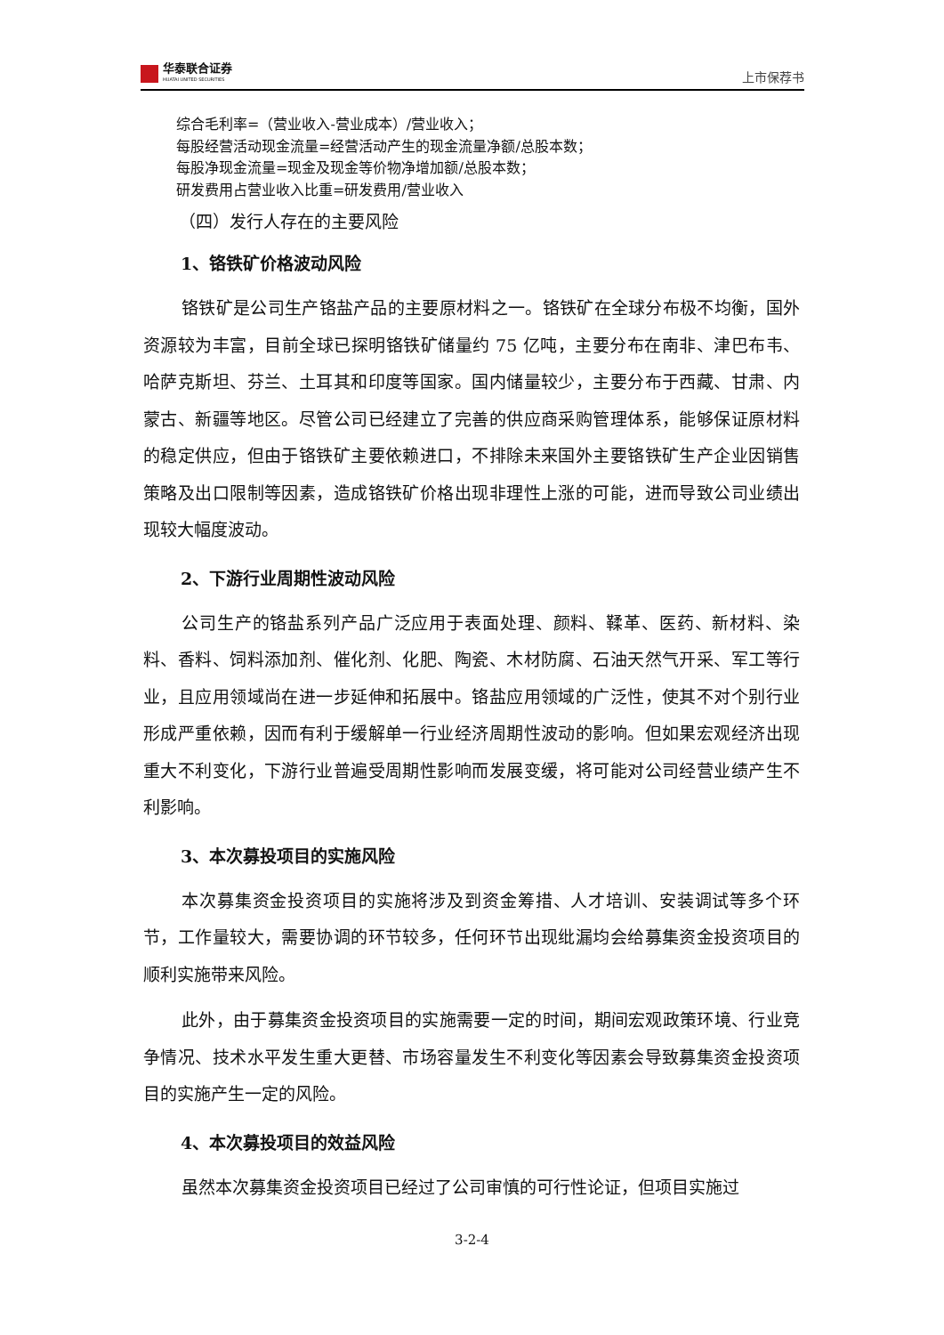华泰联合证券
HUATAI UNITED SECURITIES
上市保荐书
综合毛利率=（营业收入-营业成本）/营业收入；
每股经营活动现金流量=经营活动产生的现金流量净额/总股本数；
每股净现金流量=现金及现金等价物净增加额/总股本数；
研发费用占营业收入比重=研发费用/营业收入
（四）发行人存在的主要风险
1、铬铁矿价格波动风险
铬铁矿是公司生产铬盐产品的主要原材料之一。铬铁矿在全球分布极不均衡，国外资源较为丰富，目前全球已探明铬铁矿储量约 75 亿吨，主要分布在南非、津巴布韦、哈萨克斯坦、芬兰、土耳其和印度等国家。国内储量较少，主要分布于西藏、甘肃、内蒙古、新疆等地区。尽管公司已经建立了完善的供应商采购管理体系，能够保证原材料的稳定供应，但由于铬铁矿主要依赖进口，不排除未来国外主要铬铁矿生产企业因销售策略及出口限制等因素，造成铬铁矿价格出现非理性上涨的可能，进而导致公司业绩出现较大幅度波动。
2、下游行业周期性波动风险
公司生产的铬盐系列产品广泛应用于表面处理、颜料、鞣革、医药、新材料、染料、香料、饲料添加剂、催化剂、化肥、陶瓷、木材防腐、石油天然气开采、军工等行业，且应用领域尚在进一步延伸和拓展中。铬盐应用领域的广泛性，使其不对个别行业形成严重依赖，因而有利于缓解单一行业经济周期性波动的影响。但如果宏观经济出现重大不利变化，下游行业普遍受周期性影响而发展变缓，将可能对公司经营业绩产生不利影响。
3、本次募投项目的实施风险
本次募集资金投资项目的实施将涉及到资金筹措、人才培训、安装调试等多个环节，工作量较大，需要协调的环节较多，任何环节出现纰漏均会给募集资金投资项目的顺利实施带来风险。
此外，由于募集资金投资项目的实施需要一定的时间，期间宏观政策环境、行业竞争情况、技术水平发生重大更替、市场容量发生不利变化等因素会导致募集资金投资项目的实施产生一定的风险。
4、本次募投项目的效益风险
虽然本次募集资金投资项目已经过了公司审慎的可行性论证，但项目实施过
3-2-4